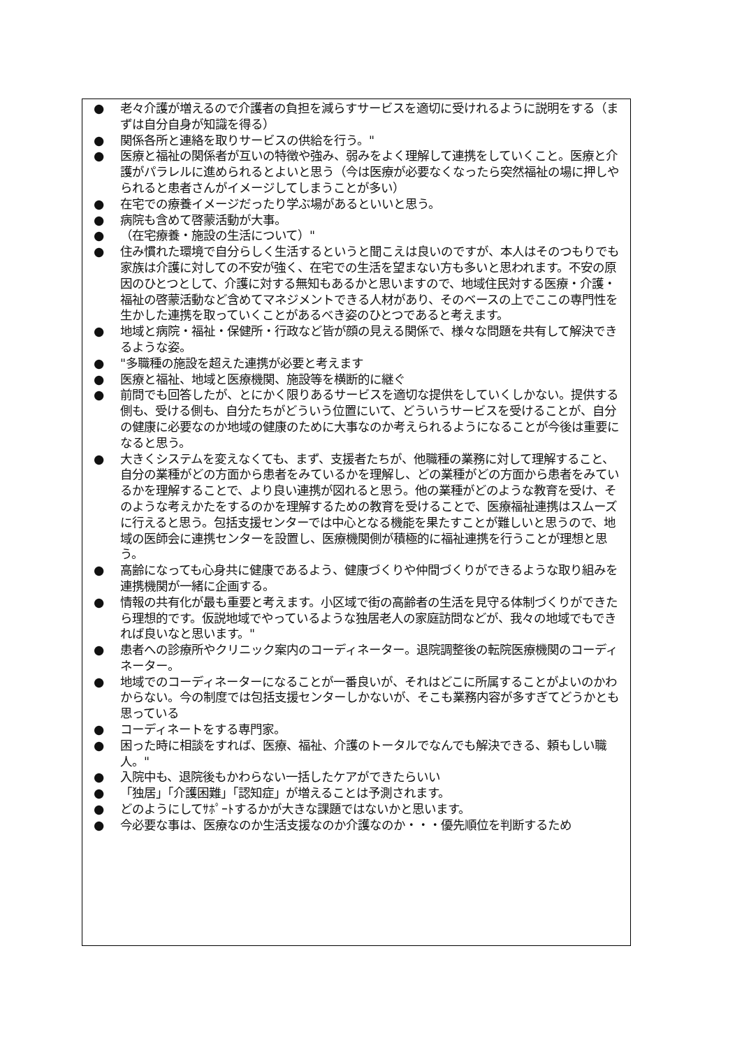● 老々介護が増えるので介護者の負担を減らすサービスを適切に受けれるように説明をする（まずは自分自身が知識を得る）
● 関係各所と連絡を取りサービスの供給を行う。"
● 医療と福祉の関係者が互いの特徴や強み、弱みをよく理解して連携をしていくこと。医療と介護がパラレルに進められるとよいと思う（今は医療が必要なくなったら突然福祉の場に押しやられると患者さんがイメージしてしまうことが多い）
● 在宅での療養イメージだったり学ぶ場があるといいと思う。
● 病院も含めて啓蒙活動が大事。
● （在宅療養・施設の生活について）"
● 住み慣れた環境で自分らしく生活するというと聞こえは良いのですが、本人はそのつもりでも家族は介護に対しての不安が強く、在宅での生活を望まない方も多いと思われます。不安の原因のひとつとして、介護に対する無知もあるかと思いますので、地域住民対する医療・介護・福祉の啓蒙活動など含めてマネジメントできる人材があり、そのベースの上でここの専門性を生かした連携を取っていくことがあるべき姿のひとつであると考えます。
● 地域と病院・福祉・保健所・行政など皆が顔の見える関係で、様々な問題を共有して解決できるような姿。
● "多職種の施設を超えた連携が必要と考えます
● 医療と福祉、地域と医療機関、施設等を横断的に継ぐ
● 前問でも回答したが、とにかく限りあるサービスを適切な提供をしていくしかない。提供する側も、受ける側も、自分たちがどういう位置にいて、どういうサービスを受けることが、自分の健康に必要なのか地域の健康のために大事なのか考えられるようになることが今後は重要になると思う。
● 大きくシステムを変えなくても、まず、支援者たちが、他職種の業務に対して理解すること、自分の業種がどの方面から患者をみているかを理解し、どの業種がどの方面から患者をみているかを理解することで、より良い連携が図れると思う。他の業種がどのような教育を受け、そのような考えかたをするのかを理解するための教育を受けることで、医療福祉連携はスムーズに行えると思う。包括支援センターでは中心となる機能を果たすことが難しいと思うので、地域の医師会に連携センターを設置し、医療機関側が積極的に福祉連携を行うことが理想と思う。
● 高齢になっても心身共に健康であるよう、健康づくりや仲間づくりができるような取り組みを連携機関が一緒に企画する。
● 情報の共有化が最も重要と考えます。小区域で街の高齢者の生活を見守る体制づくりができたら理想的です。仮説地域でやっているような独居老人の家庭訪問などが、我々の地域でもできれば良いなと思います。"
● 患者への診療所やクリニック案内のコーディネーター。退院調整後の転院医療機関のコーディネーター。
● 地域でのコーディネーターになることが一番良いが、それはどこに所属することがよいのかわからない。今の制度では包括支援センターしかないが、そこも業務内容が多すぎてどうかとも思っている
● コーディネートをする専門家。
● 困った時に相談をすれば、医療、福祉、介護のトータルでなんでも解決できる、頼もしい職人。"
● 入院中も、退院後もかわらない一括したケアができたらいい
● 「独居」「介護困難」「認知症」が増えることは予測されます。
● どのようにしてｻﾎﾟｰﾄするかが大きな課題ではないかと思います。
● 今必要な事は、医療なのか生活支援なのか介護なのか・・・優先順位を判断するため